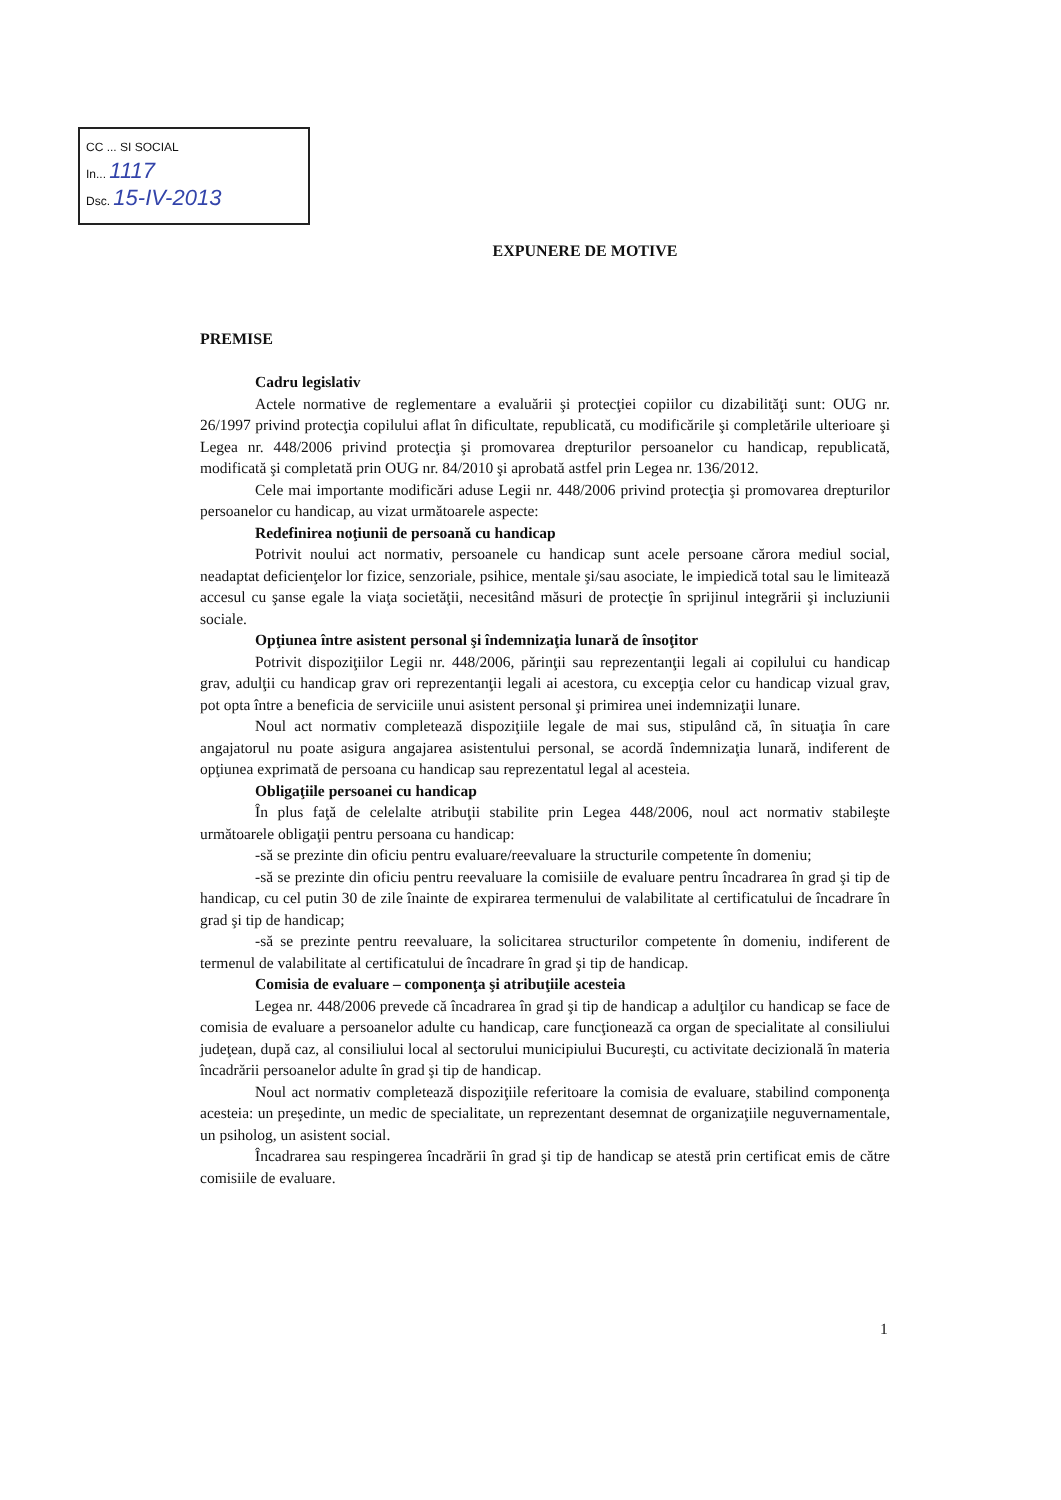CC ... SI SOCIAL
In... 1117
Dsc. 15-IV-2013
EXPUNERE DE MOTIVE
PREMISE
Cadru legislativ
Actele normative de reglementare a evaluării şi protecţiei copiilor cu dizabilităţi sunt: OUG nr. 26/1997 privind protecţia copilului aflat în dificultate, republicată, cu modificările şi completările ulterioare şi Legea nr. 448/2006 privind protecţia şi promovarea drepturilor persoanelor cu handicap, republicată, modificată şi completată prin OUG nr. 84/2010 şi aprobată astfel prin Legea nr. 136/2012.
Cele mai importante modificări aduse Legii nr. 448/2006 privind protecţia şi promovarea drepturilor persoanelor cu handicap, au vizat următoarele aspecte:
Redefinirea noţiunii de persoană cu handicap
Potrivit noului act normativ, persoanele cu handicap sunt acele persoane cărora mediul social, neadaptat deficienţelor lor fizice, senzoriale, psihice, mentale şi/sau asociate, le impiedică total sau le limitează accesul cu şanse egale la viaţa societăţii, necesitând măsuri de protecţie în sprijinul integrării şi incluziunii sociale.
Opţiunea între asistent personal şi îndemnizaţia lunară de însoţitor
Potrivit dispoziţiilor Legii nr. 448/2006, părinţii sau reprezentanţii legali ai copilului cu handicap grav, adulţii cu handicap grav ori reprezentanţii legali ai acestora, cu excepţia celor cu handicap vizual grav, pot opta între a beneficia de serviciile unui asistent personal şi primirea unei indemnizaţii lunare.
Noul act normativ completează dispoziţiile legale de mai sus, stipulând că, în situaţia în care angajatorul nu poate asigura angajarea asistentului personal, se acordă îndemnizaţia lunară, indiferent de opţiunea exprimată de persoana cu handicap sau reprezentatul legal al acesteia.
Obligaţiile persoanei cu handicap
În plus faţă de celelalte atribuţii stabilite prin Legea 448/2006, noul act normativ stabileşte următoarele obligaţii pentru persoana cu handicap:
-să se prezinte din oficiu pentru evaluare/reevaluare la structurile competente în domeniu;
-să se prezinte din oficiu pentru reevaluare la comisiile de evaluare pentru încadrarea în grad şi tip de handicap, cu cel putin 30 de zile înainte de expirarea termenului de valabilitate al certificatului de încadrare în grad şi tip de handicap;
-să se prezinte pentru reevaluare, la solicitarea structurilor competente în domeniu, indiferent de termenul de valabilitate al certificatului de încadrare în grad şi tip de handicap.
Comisia de evaluare – componenţa şi atribuţiile acesteia
Legea nr. 448/2006 prevede că încadrarea în grad şi tip de handicap a adulţilor cu handicap se face de comisia de evaluare a persoanelor adulte cu handicap, care funcţionează ca organ de specialitate al consiliului judeţean, după caz, al consiliului local al sectorului municipiului Bucureşti, cu activitate decizională în materia încadrării persoanelor adulte în grad şi tip de handicap.
Noul act normativ completează dispoziţiile referitoare la comisia de evaluare, stabilind componenţa acesteia: un preşedinte, un medic de specialitate, un reprezentant desemnat de organizaţiile neguvernamentale, un psiholog, un asistent social.
Încadrarea sau respingerea încadrării în grad şi tip de handicap se atestă prin certificat emis de către comisiile de evaluare.
1